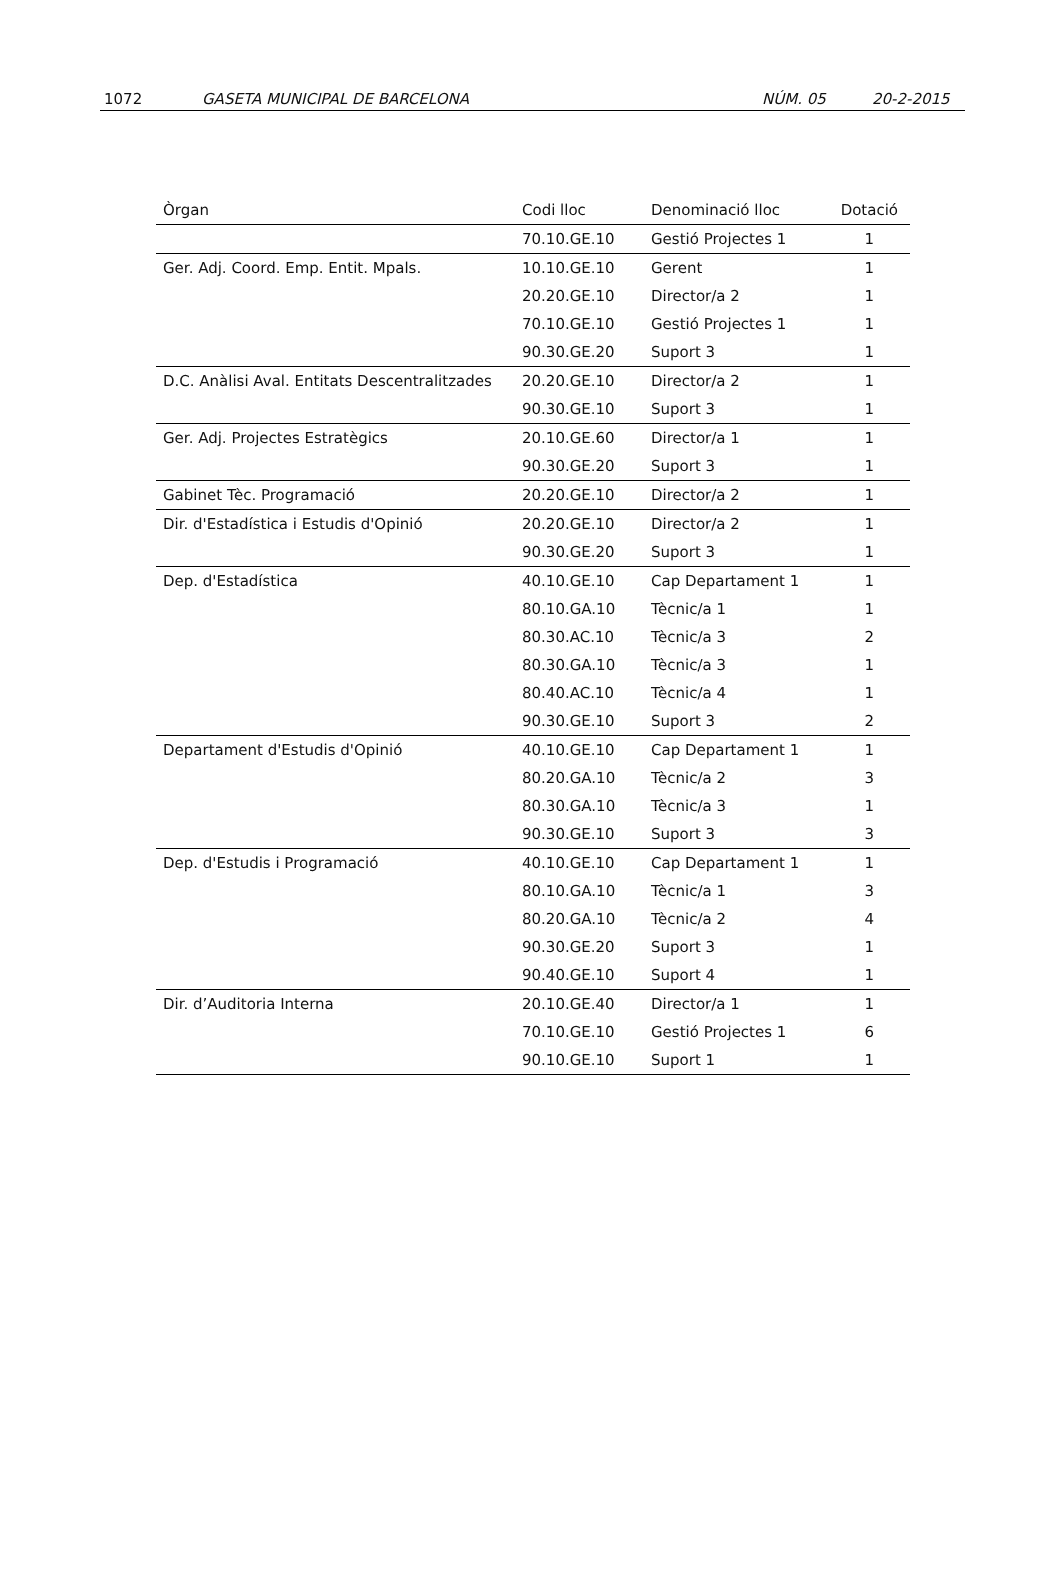1072 GASETA MUNICIPAL DE BARCELONA NÚM. 05 20-2-2015
| Òrgan | Codi lloc | Denominació lloc | Dotació |
| --- | --- | --- | --- |
| | 70.10.GE.10 | Gestió Projectes 1 | 1 |
| Ger. Adj. Coord. Emp. Entit. Mpals. | 10.10.GE.10 | Gerent | 1 |
| | 20.20.GE.10 | Director/a 2 | 1 |
| | 70.10.GE.10 | Gestió Projectes 1 | 1 |
| | 90.30.GE.20 | Suport 3 | 1 |
| D.C. Anàlisi Aval. Entitats Descentralitzades | 20.20.GE.10 | Director/a 2 | 1 |
| | 90.30.GE.10 | Suport 3 | 1 |
| Ger. Adj. Projectes Estratègics | 20.10.GE.60 | Director/a 1 | 1 |
| | 90.30.GE.20 | Suport 3 | 1 |
| Gabinet Tèc. Programació | 20.20.GE.10 | Director/a 2 | 1 |
| Dir. d'Estadística i Estudis d'Opinió | 20.20.GE.10 | Director/a 2 | 1 |
| | 90.30.GE.20 | Suport 3 | 1 |
| Dep. d'Estadística | 40.10.GE.10 | Cap Departament 1 | 1 |
| | 80.10.GA.10 | Tècnic/a 1 | 1 |
| | 80.30.AC.10 | Tècnic/a 3 | 2 |
| | 80.30.GA.10 | Tècnic/a 3 | 1 |
| | 80.40.AC.10 | Tècnic/a 4 | 1 |
| | 90.30.GE.10 | Suport 3 | 2 |
| Departament d'Estudis d'Opinió | 40.10.GE.10 | Cap Departament 1 | 1 |
| | 80.20.GA.10 | Tècnic/a 2 | 3 |
| | 80.30.GA.10 | Tècnic/a 3 | 1 |
| | 90.30.GE.10 | Suport 3 | 3 |
| Dep. d'Estudis i Programació | 40.10.GE.10 | Cap Departament 1 | 1 |
| | 80.10.GA.10 | Tècnic/a 1 | 3 |
| | 80.20.GA.10 | Tècnic/a 2 | 4 |
| | 90.30.GE.20 | Suport 3 | 1 |
| | 90.40.GE.10 | Suport 4 | 1 |
| Dir. d’Auditoria Interna | 20.10.GE.40 | Director/a 1 | 1 |
| | 70.10.GE.10 | Gestió Projectes 1 | 6 |
| | 90.10.GE.10 | Suport 1 | 1 |